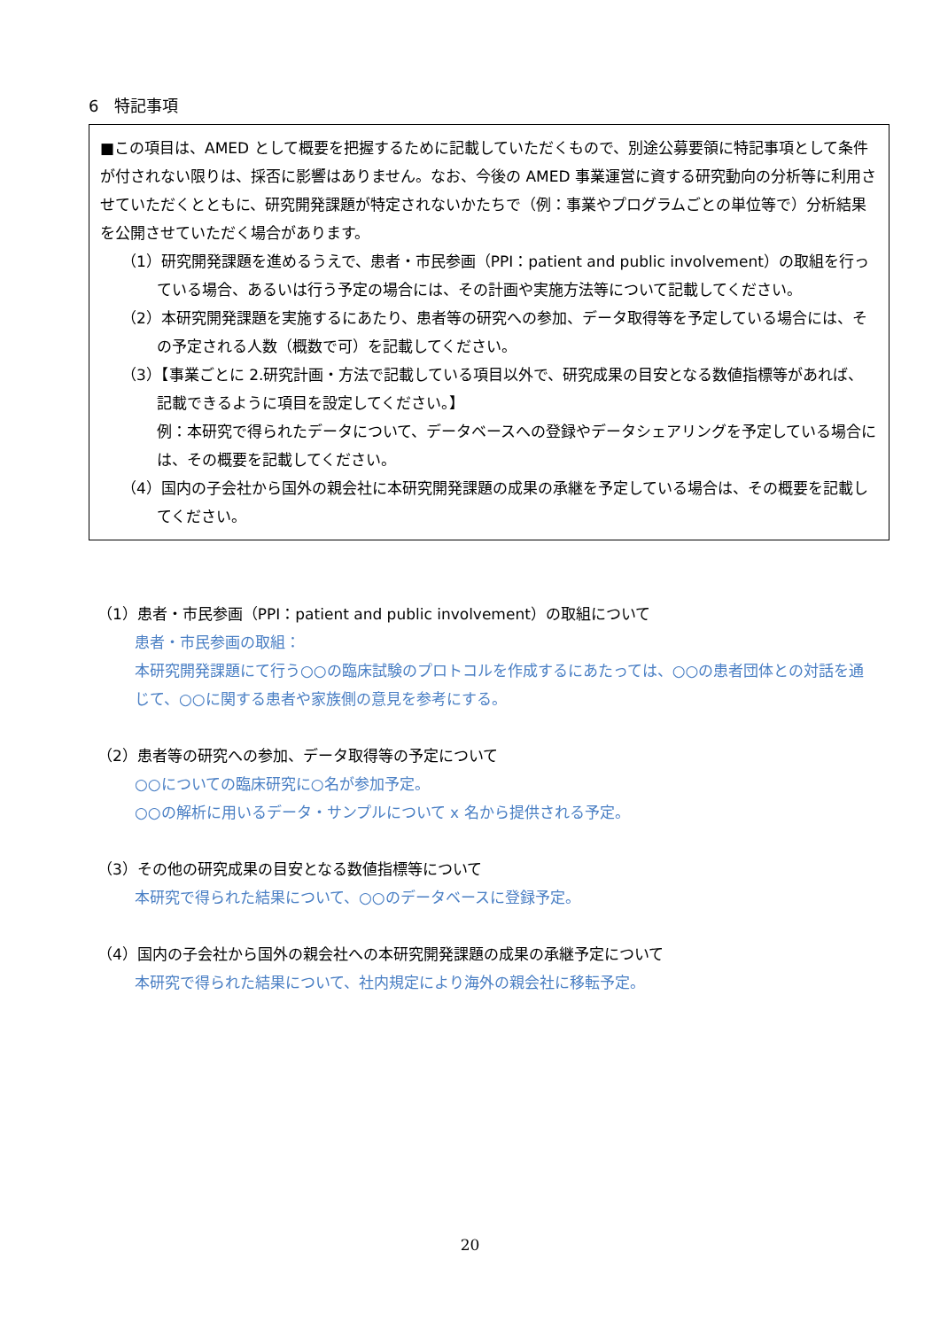6　特記事項
■この項目は、AMED として概要を把握するために記載していただくもので、別途公募要領に特記事項として条件が付されない限りは、採否に影響はありません。なお、今後の AMED 事業運営に資する研究動向の分析等に利用させていただくとともに、研究開発課題が特定されないかたちで（例：事業やプログラムごとの単位等で）分析結果を公開させていただく場合があります。
（1）研究開発課題を進めるうえで、患者・市民参画（PPI：patient and public involvement）の取組を行っている場合、あるいは行う予定の場合には、その計画や実施方法等について記載してください。
（2）本研究開発課題を実施するにあたり、患者等の研究への参加、データ取得等を予定している場合には、その予定される人数（概数で可）を記載してください。
（3）【事業ごとに 2.研究計画・方法で記載している項目以外で、研究成果の目安となる数値指標等があれば、記載できるように項目を設定してください。】
例：本研究で得られたデータについて、データベースへの登録やデータシェアリングを予定している場合には、その概要を記載してください。
（4）国内の子会社から国外の親会社に本研究開発課題の成果の承継を予定している場合は、その概要を記載してください。
（1）患者・市民参画（PPI：patient and public involvement）の取組について
患者・市民参画の取組：
本研究開発課題にて行う○○の臨床試験のプロトコルを作成するにあたっては、○○の患者団体との対話を通じて、○○に関する患者や家族側の意見を参考にする。
（2）患者等の研究への参加、データ取得等の予定について
○○についての臨床研究に○名が参加予定。
○○の解析に用いるデータ・サンプルについて x 名から提供される予定。
（3）その他の研究成果の目安となる数値指標等について
本研究で得られた結果について、○○のデータベースに登録予定。
（4）国内の子会社から国外の親会社への本研究開発課題の成果の承継予定について
本研究で得られた結果について、社内規定により海外の親会社に移転予定。
20